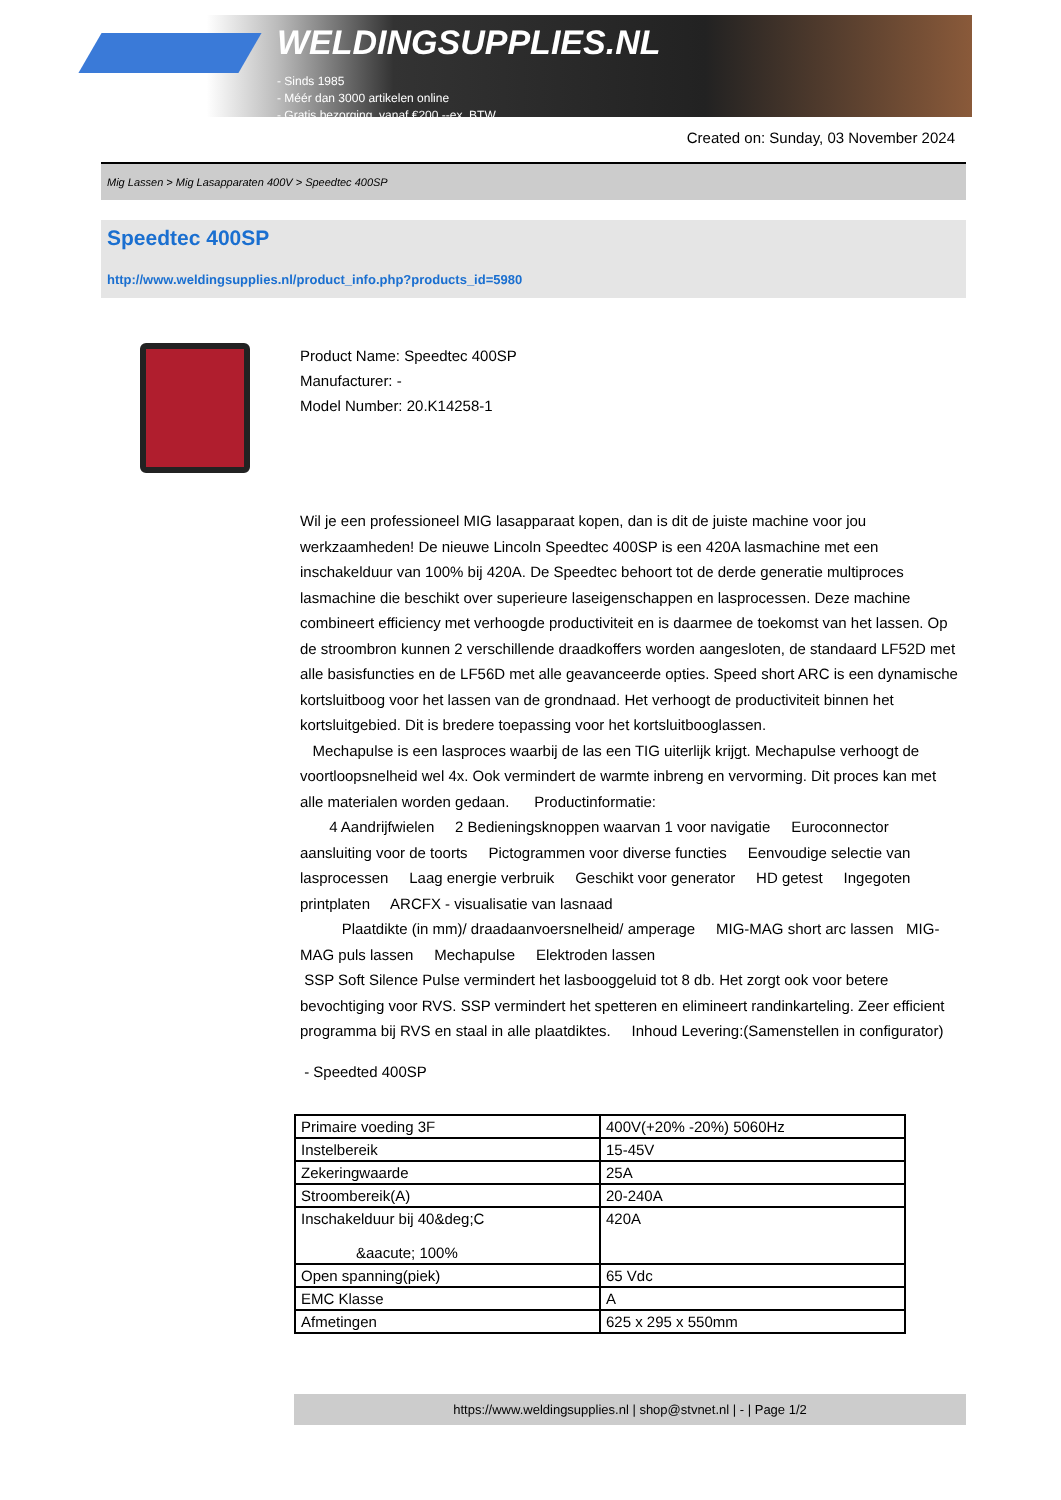WELDINGSUPPLIES.NL
- Sinds 1985
- Méér dan 3000 artikelen online
- Gratis bezorging, vanaf €200,--ex. BTW
Created on: Sunday, 03 November 2024
Mig Lassen > Mig Lasapparaten 400V > Speedtec 400SP
Speedtec 400SP
http://www.weldingsupplies.nl/product_info.php?products_id=5980
Product Name: Speedtec 400SP
Manufacturer: -
Model Number: 20.K14258-1
Wil je een professioneel MIG lasapparaat kopen, dan is dit de juiste machine voor jou werkzaamheden! De nieuwe Lincoln Speedtec 400SP is een 420A lasmachine met een inschakelduur van 100% bij 420A. De Speedtec behoort tot de derde generatie multiproces lasmachine die beschikt over superieure laseigenschappen en lasprocessen. Deze machine combineert efficiency met verhoogde productiviteit en is daarmee de toekomst van het lassen. Op de stroombron kunnen 2 verschillende draadkoffers worden aangesloten, de standaard LF52D met alle basisfuncties en de LF56D met alle geavanceerde opties. Speed short ARC is een dynamische kortsluitboog voor het lassen van de grondnaad. Het verhoogt de productiviteit binnen het kortsluitgebied. Dit is bredere toepassing voor het kortsluitbooglassen.
Mechapulse is een lasproces waarbij de las een TIG uiterlijk krijgt. Mechapulse verhoogt de voortloopsnelheid wel 4x. Ook vermindert de warmte inbreng en vervorming. Dit proces kan met alle materialen worden gedaan. Productinformatie:
4 Aandrijfwielen 2 Bedieningsknoppen waarvan 1 voor navigatie Euroconnector aansluiting voor de toorts Pictogrammen voor diverse functies Eenvoudige selectie van lasprocessen Laag energie verbruik Geschikt voor generator HD getest Ingegoten printplaten ARCFX - visualisatie van lasnaad
Plaatdikte (in mm)/ draadaanvoersnelheid/ amperage MIG-MAG short arc lassen MIG-MAG puls lassen Mechapulse Elektroden lassen
SSP Soft Silence Pulse vermindert het lasbooggeluid tot 8 db. Het zorgt ook voor betere bevochtiging voor RVS. SSP vermindert het spetteren en elimineert randinkarteling. Zeer efficient programma bij RVS en staal in alle plaatdiktes. Inhoud Levering:(Samenstellen in configurator)
- Speedted 400SP
| Primaire voeding 3F | 400V(+20% -20%) 5060Hz |
| Instelbereik | 15-45V |
| Zekeringwaarde | 25A |
| Stroombereik(A) | 20-240A |
| Inschakelduur bij 40&deg;C &aacute; 100% | 420A |
| Open spanning(piek) | 65 Vdc |
| EMC Klasse | A |
| Afmetingen | 625 x 295 x 550mm |
https://www.weldingsupplies.nl | shop@stvnet.nl | - | Page 1/2